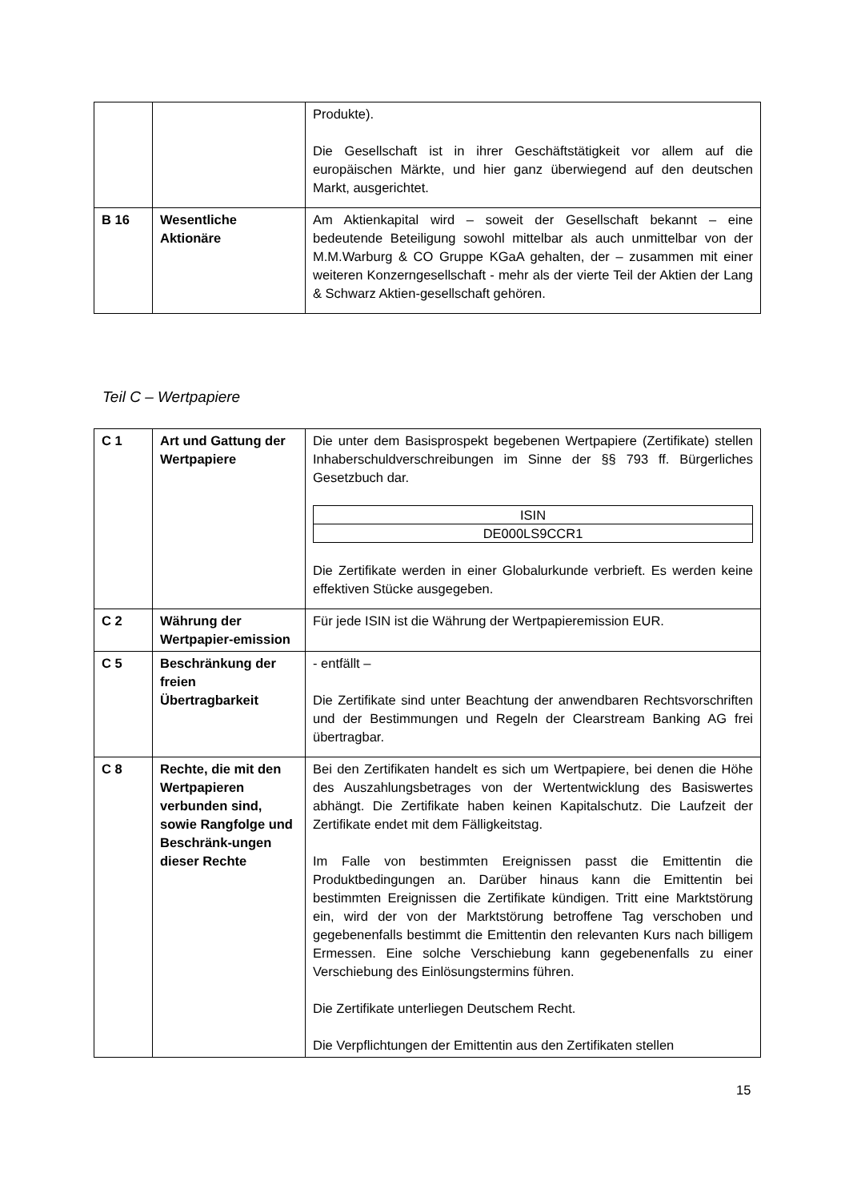| | | Produkte). Die Gesellschaft ist in ihrer Geschäftstätigkeit vor allem auf die europäischen Märkte, und hier ganz überwiegend auf den deutschen Markt, ausgerichtet. |
| B 16 | Wesentliche Aktionäre | Am Aktienkapital wird – soweit der Gesellschaft bekannt – eine bedeutende Beteiligung sowohl mittelbar als auch unmittelbar von der M.M.Warburg & CO Gruppe KGaA gehalten, der – zusammen mit einer weiteren Konzerngesellschaft - mehr als der vierte Teil der Aktien der Lang & Schwarz Aktien-gesellschaft gehören. |
Teil C – Wertpapiere
| C 1 | Art und Gattung der Wertpapiere | Die unter dem Basisprospekt begebenen Wertpapiere (Zertifikate) stellen Inhaberschuldverschreibungen im Sinne der §§ 793 ff. Bürgerliches Gesetzbuch dar. / ISIN / / DE000LS9CCR1 / Die Zertifikate werden in einer Globalurkunde verbrieft. Es werden keine effektiven Stücke ausgegeben. |
| C 2 | Währung der Wertpapier-emission | Für jede ISIN ist die Währung der Wertpapieremission EUR. |
| C 5 | Beschränkung der freien Übertragbarkeit | - entfällt – Die Zertifikate sind unter Beachtung der anwendbaren Rechtsvorschriften und der Bestimmungen und Regeln der Clearstream Banking AG frei übertragbar. |
| C 8 | Rechte, die mit den Wertpapieren verbunden sind, sowie Rangfolge und Beschränk-ungen dieser Rechte | Bei den Zertifikaten handelt es sich um Wertpapiere, bei denen die Höhe des Auszahlungsbetrages von der Wertentwicklung des Basiswertes abhängt. Die Zertifikate haben keinen Kapitalschutz. Die Laufzeit der Zertifikate endet mit dem Fälligkeitstag. Im Falle von bestimmten Ereignissen passt die Emittentin die Produktbedingungen an. Darüber hinaus kann die Emittentin bei bestimmten Ereignissen die Zertifikate kündigen. Tritt eine Marktstörung ein, wird der von der Marktstörung betroffene Tag verschoben und gegebenenfalls bestimmt die Emittentin den relevanten Kurs nach billigem Ermessen. Eine solche Verschiebung kann gegebenenfalls zu einer Verschiebung des Einlösungstermins führen. Die Zertifikate unterliegen Deutschem Recht. Die Verpflichtungen der Emittentin aus den Zertifikaten stellen |
15